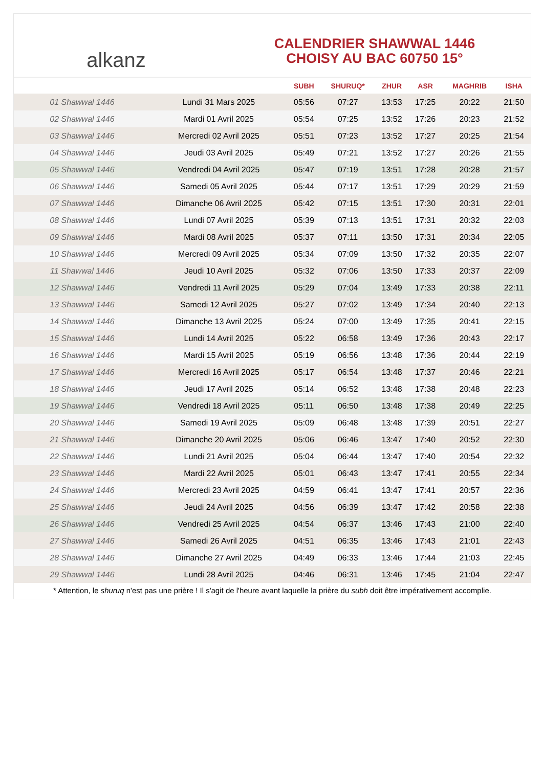alkanz
CALENDRIER SHAWWAL 1446
CHOISY AU BAC 60750 15°
| | | SUBH | SHURUQ* | ZHUR | ASR | MAGHRIB | ISHA |
| --- | --- | --- | --- | --- | --- | --- | --- |
| 01 Shawwal 1446 | Lundi 31 Mars 2025 | 05:56 | 07:27 | 13:53 | 17:25 | 20:22 | 21:50 |
| 02 Shawwal 1446 | Mardi 01 Avril 2025 | 05:54 | 07:25 | 13:52 | 17:26 | 20:23 | 21:52 |
| 03 Shawwal 1446 | Mercredi 02 Avril 2025 | 05:51 | 07:23 | 13:52 | 17:27 | 20:25 | 21:54 |
| 04 Shawwal 1446 | Jeudi 03 Avril 2025 | 05:49 | 07:21 | 13:52 | 17:27 | 20:26 | 21:55 |
| 05 Shawwal 1446 | Vendredi 04 Avril 2025 | 05:47 | 07:19 | 13:51 | 17:28 | 20:28 | 21:57 |
| 06 Shawwal 1446 | Samedi 05 Avril 2025 | 05:44 | 07:17 | 13:51 | 17:29 | 20:29 | 21:59 |
| 07 Shawwal 1446 | Dimanche 06 Avril 2025 | 05:42 | 07:15 | 13:51 | 17:30 | 20:31 | 22:01 |
| 08 Shawwal 1446 | Lundi 07 Avril 2025 | 05:39 | 07:13 | 13:51 | 17:31 | 20:32 | 22:03 |
| 09 Shawwal 1446 | Mardi 08 Avril 2025 | 05:37 | 07:11 | 13:50 | 17:31 | 20:34 | 22:05 |
| 10 Shawwal 1446 | Mercredi 09 Avril 2025 | 05:34 | 07:09 | 13:50 | 17:32 | 20:35 | 22:07 |
| 11 Shawwal 1446 | Jeudi 10 Avril 2025 | 05:32 | 07:06 | 13:50 | 17:33 | 20:37 | 22:09 |
| 12 Shawwal 1446 | Vendredi 11 Avril 2025 | 05:29 | 07:04 | 13:49 | 17:33 | 20:38 | 22:11 |
| 13 Shawwal 1446 | Samedi 12 Avril 2025 | 05:27 | 07:02 | 13:49 | 17:34 | 20:40 | 22:13 |
| 14 Shawwal 1446 | Dimanche 13 Avril 2025 | 05:24 | 07:00 | 13:49 | 17:35 | 20:41 | 22:15 |
| 15 Shawwal 1446 | Lundi 14 Avril 2025 | 05:22 | 06:58 | 13:49 | 17:36 | 20:43 | 22:17 |
| 16 Shawwal 1446 | Mardi 15 Avril 2025 | 05:19 | 06:56 | 13:48 | 17:36 | 20:44 | 22:19 |
| 17 Shawwal 1446 | Mercredi 16 Avril 2025 | 05:17 | 06:54 | 13:48 | 17:37 | 20:46 | 22:21 |
| 18 Shawwal 1446 | Jeudi 17 Avril 2025 | 05:14 | 06:52 | 13:48 | 17:38 | 20:48 | 22:23 |
| 19 Shawwal 1446 | Vendredi 18 Avril 2025 | 05:11 | 06:50 | 13:48 | 17:38 | 20:49 | 22:25 |
| 20 Shawwal 1446 | Samedi 19 Avril 2025 | 05:09 | 06:48 | 13:48 | 17:39 | 20:51 | 22:27 |
| 21 Shawwal 1446 | Dimanche 20 Avril 2025 | 05:06 | 06:46 | 13:47 | 17:40 | 20:52 | 22:30 |
| 22 Shawwal 1446 | Lundi 21 Avril 2025 | 05:04 | 06:44 | 13:47 | 17:40 | 20:54 | 22:32 |
| 23 Shawwal 1446 | Mardi 22 Avril 2025 | 05:01 | 06:43 | 13:47 | 17:41 | 20:55 | 22:34 |
| 24 Shawwal 1446 | Mercredi 23 Avril 2025 | 04:59 | 06:41 | 13:47 | 17:41 | 20:57 | 22:36 |
| 25 Shawwal 1446 | Jeudi 24 Avril 2025 | 04:56 | 06:39 | 13:47 | 17:42 | 20:58 | 22:38 |
| 26 Shawwal 1446 | Vendredi 25 Avril 2025 | 04:54 | 06:37 | 13:46 | 17:43 | 21:00 | 22:40 |
| 27 Shawwal 1446 | Samedi 26 Avril 2025 | 04:51 | 06:35 | 13:46 | 17:43 | 21:01 | 22:43 |
| 28 Shawwal 1446 | Dimanche 27 Avril 2025 | 04:49 | 06:33 | 13:46 | 17:44 | 21:03 | 22:45 |
| 29 Shawwal 1446 | Lundi 28 Avril 2025 | 04:46 | 06:31 | 13:46 | 17:45 | 21:04 | 22:47 |
* Attention, le shuruq n'est pas une prière ! Il s'agit de l'heure avant laquelle la prière du subh doit être impérativement accomplie.